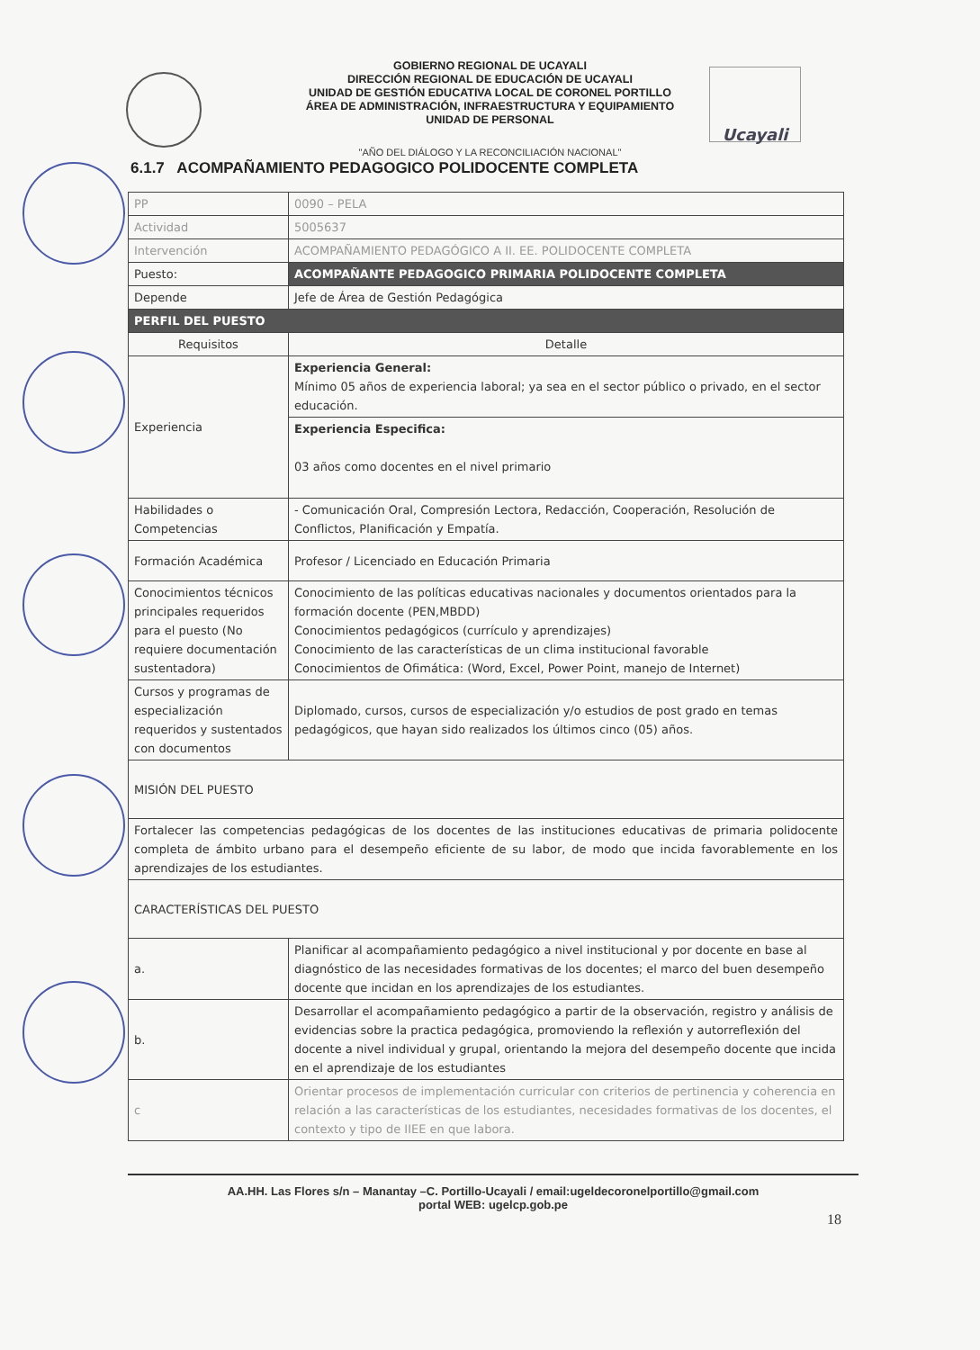Ucayali
GOBIERNO REGIONAL DE UCAYALI
DIRECCIÓN REGIONAL DE EDUCACIÓN DE UCAYALI
UNIDAD DE GESTIÓN EDUCATIVA LOCAL DE CORONEL PORTILLO
ÁREA DE ADMINISTRACIÓN, INFRAESTRUCTURA Y EQUIPAMIENTO
UNIDAD DE PERSONAL
"AÑO DEL DIÁLOGO Y LA RECONCILIACIÓN NACIONAL"
6.1.7 ACOMPAÑAMIENTO PEDAGOGICO POLIDOCENTE COMPLETA
| PP | 0090 – PELA |
| Actividad | 5005637 |
| Intervención | ACOMPAÑAMIENTO PEDAGÓGICO A II. EE. POLIDOCENTE COMPLETA |
| Puesto: | ACOMPAÑANTE PEDAGOGICO PRIMARIA POLIDOCENTE COMPLETA |
| Depende | Jefe de Área de Gestión Pedagógica |
| PERFIL DEL PUESTO | |
| Requisitos | Detalle |
| Experiencia | Experiencia General: Mínimo 05 años de experiencia laboral; ya sea en el sector público o privado, en el sector educación. |
| | Experiencia Especifica: 03 años como docentes en el nivel primario |
| Habilidades o Competencias | - Comunicación Oral, Compresión Lectora, Redacción, Cooperación, Resolución de Conflictos, Planificación y Empatía. |
| Formación Académica | Profesor / Licenciado en Educación Primaria |
| Conocimientos técnicos principales requeridos para el puesto (No requiere documentación sustentadora) | Conocimiento de las políticas educativas nacionales y documentos orientados para la formación docente (PEN,MBDD) Conocimientos pedagógicos (currículo y aprendizajes) Conocimiento de las características de un clima institucional favorable Conocimientos de Ofimática: (Word, Excel, Power Point, manejo de Internet) |
| Cursos y programas de especialización requeridos y sustentados con documentos | Diplomado, cursos, cursos de especialización y/o estudios de post grado en temas pedagógicos, que hayan sido realizados los últimos cinco (05) años. |
| MISIÓN DEL PUESTO | |
| Fortalecer las competencias pedagógicas de los docentes de las instituciones educativas de primaria polidocente completa de ámbito urbano para el desempeño eficiente de su labor, de modo que incida favorablemente en los aprendizajes de los estudiantes. | |
| CARACTERÍSTICAS DEL PUESTO | |
| a. | Planificar al acompañamiento pedagógico a nivel institucional y por docente en base al diagnóstico de las necesidades formativas de los docentes; el marco del buen desempeño docente que incidan en los aprendizajes de los estudiantes. |
| b. | Desarrollar el acompañamiento pedagógico a partir de la observación, registro y análisis de evidencias sobre la practica pedagógica, promoviendo la reflexión y autorreflexión del docente a nivel individual y grupal, orientando la mejora del desempeño docente que incida en el aprendizaje de los estudiantes |
| c | Orientar procesos de implementación curricular con criterios de pertinencia y coherencia en relación a las características de los estudiantes, necesidades formativas de los docentes, el contexto y tipo de IIEE en que labora. |
AA.HH. Las Flores s/n – Manantay –C. Portillo-Ucayali / email:ugeldecoronelportillo@gmail.com
portal WEB: ugelcp.gob.pe
18